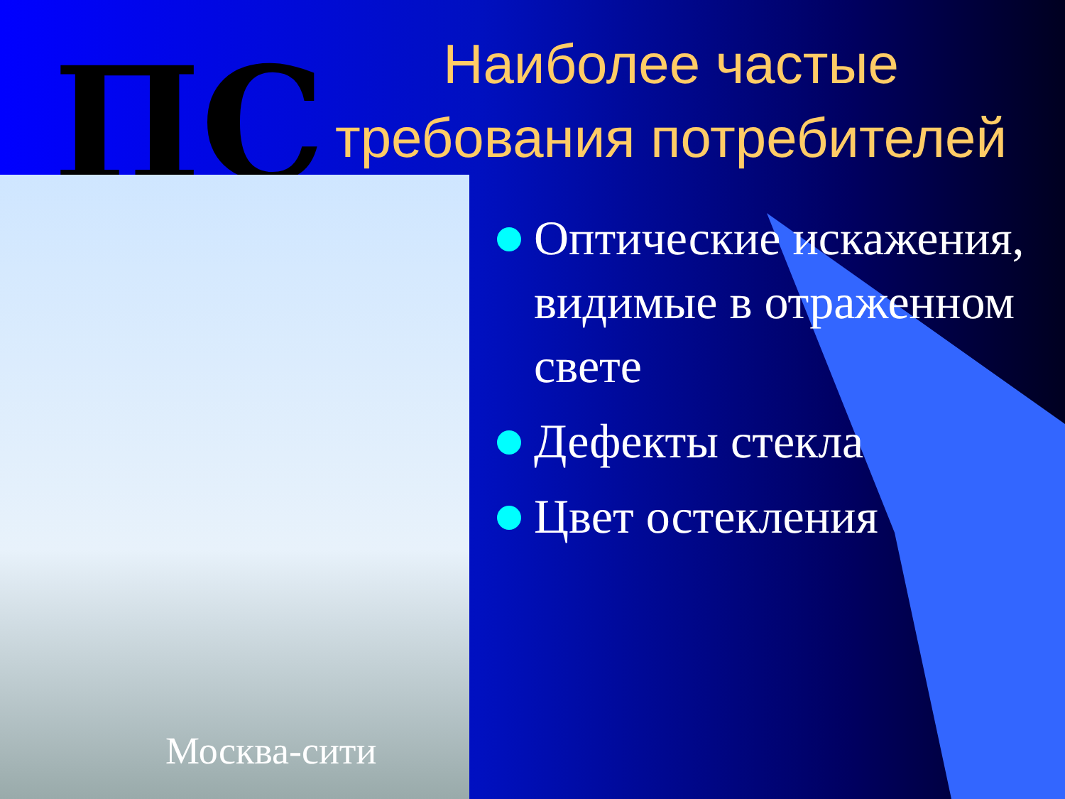ПС
Наиболее частые требования потребителей
Москва-сити
Оптические искажения, видимые в отраженном свете
Дефекты стекла
Цвет остекления